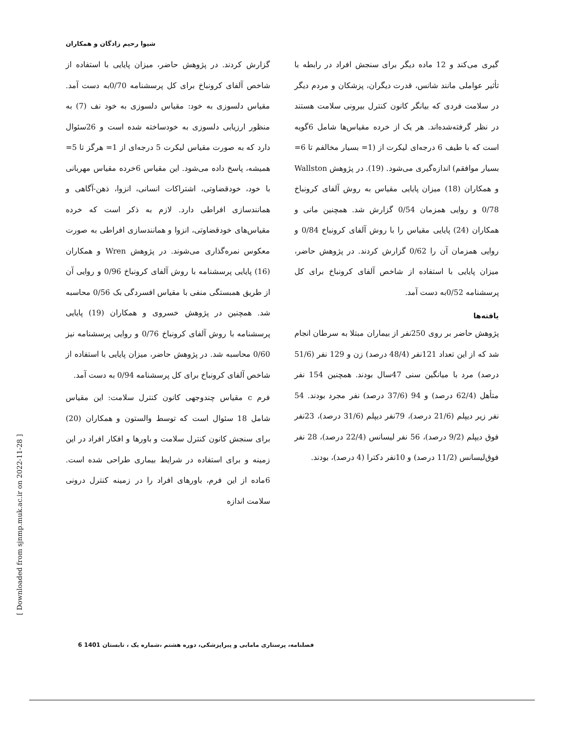شیوا رحیم زادگان و همکاران
گزارش کردند. در پژوهش حاضر، میزان پایایی با استفاده از شاخص آلفای کرونباخ برای کل پرسشنامه 0/70به دست آمد. مقیاس دلسوزی به خود: مقیاس دلسوزی به خود نف (7) به منظور ارزیابی دلسوزی به خودساخته شده است و 26سئوال دارد که به صورت مقیاس لیکرت 5 درجه‌ای از 1= هرگز تا 5= همیشه، پاسخ داده می‌شود. این مقیاس 6خرده مقیاس مهربانی با خود، خودقضاوتی، اشتراکات انسانی، انزوا، ذهن-آگاهی و همانندسازی افراطی دارد. لازم به ذکر است که خرده مقیاس‌های خودقضاوتی، انزوا و همانندسازی افراطی به صورت معکوس نمره‌گذاری می‌شوند. در پژوهش Wren و همکاران (16) پایایی پرسشنامه با روش آلفای کرونباخ 0/96 و روایی آن از طریق همبستگی منفی با مقیاس افسردگی بک 0/56 محاسبه شد. همچنین در پژوهش خسروی و همکاران (19) پایایی پرسشنامه با روش آلفای کرونباخ 0/76 و روایی پرسشنامه نیز 0/60 محاسبه شد. در پژوهش حاضر، میزان پایایی با استفاده از شاخص آلفای کرونباخ برای کل پرسشنامه 0/94 به دست آمد.
فرم c مقیاس چندوجهی کانون کنترل سلامت: این مقیاس شامل 18 سئوال است که توسط والستون و همکاران (20) برای سنجش کانون کنترل سلامت و باورها و افکار افراد در این زمینه و برای استفاده در شرایط بیماری طراحی شده است. 6ماده از این فرم، باورهای افراد را در زمینه کنترل درونی سلامت اندازه
گیری می‌کند و 12 ماده دیگر برای سنجش افراد در رابطه با تأثیر عواملی مانند شانس، قدرت دیگران، پزشکان و مردم دیگر در سلامت فردی که بیانگر کانون کنترل بیرونی سلامت هستند در نظر گرفته‌شده‌اند. هر یک از خرده مقیاس‌ها شامل 6گویه است که با طیف 6 درجه‌ای لیکرت از (1= بسیار مخالفم تا 6= بسیار موافقم) اندازه‌گیری می‌شود. (19). در پژوهش Wallston و همکاران (18) میزان پایایی مقیاس به روش آلفای کرونباخ 0/78 و روایی همزمان 0/54 گزارش شد. همچنین مانی و همکاران (24) پایایی مقیاس را با روش آلفای کرونباخ 0/84 و روایی همزمان آن را 0/62 گزارش کردند. در پژوهش حاضر، میزان پایایی با استفاده از شاخص آلفای کرونباخ برای کل پرسشنامه 0/52به دست آمد.
یافته‌ها
پژوهش حاضر بر روی 250نفر از بیماران مبتلا به سرطان انجام شد که از این تعداد 121نفر (48/4 درصد) زن و 129 نفر (51/6 درصد) مرد با میانگین سنی 47سال بودند. همچنین 154 نفر متأهل (62/4 درصد) و 94 (37/6 درصد) نفر مجرد بودند. 54 نفر زیر دیپلم (21/6 درصد)، 79نفر دیپلم (31/6 درصد)، 23نفر فوق دیپلم (9/2 درصد)، 56 نفر لیسانس (22/4 درصد)، 28 نفر فوق‌لیسانس (11/2 درصد) و 10نفر دکترا (4 درصد)، بودند.
[ Downloaded from sjnmp.muk.ac.ir on 2022-11-28 ]
فصلنامه، پرستاری مامایی و پیراپزشکی، دوره هشتم ،شماره یک ، تابستان 1401 6